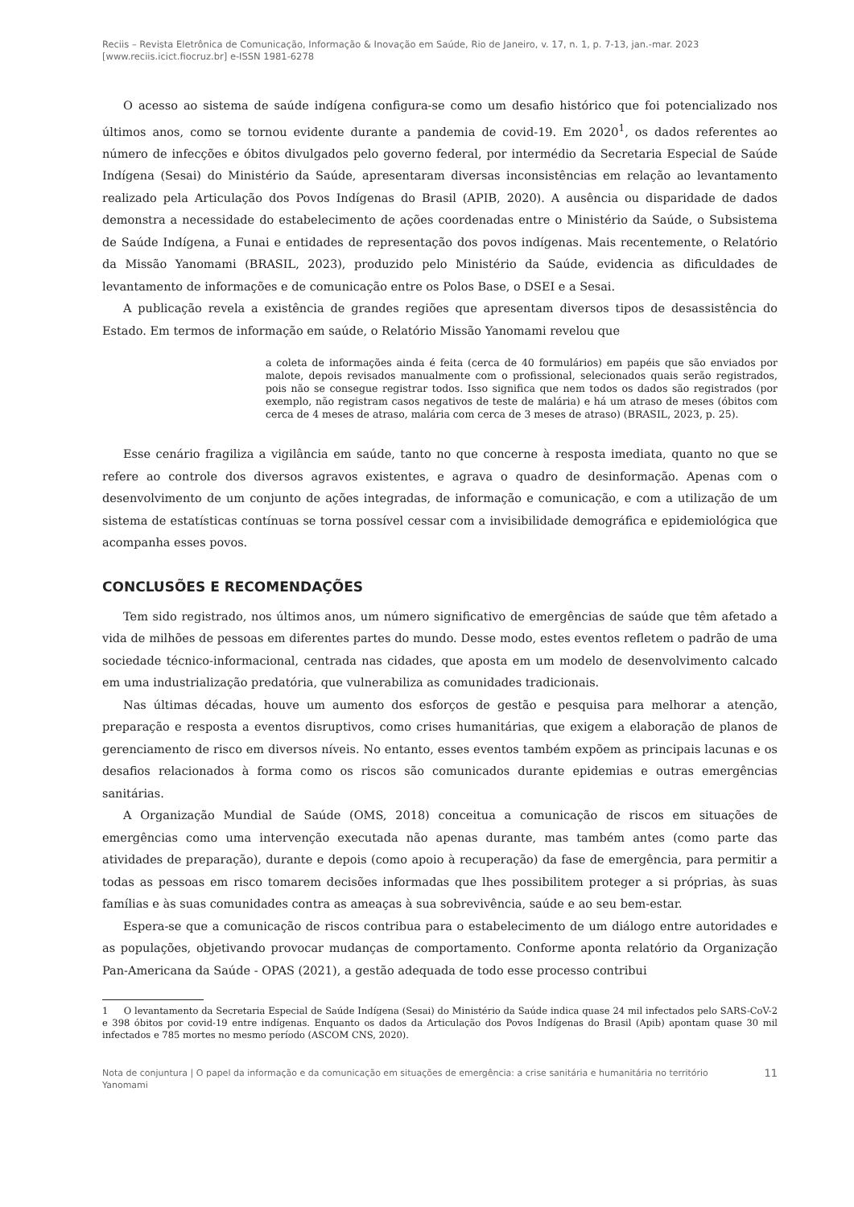Reciis – Revista Eletrônica de Comunicação, Informação & Inovação em Saúde, Rio de Janeiro, v. 17, n. 1, p. 7-13, jan.-mar. 2023
[www.reciis.icict.fiocruz.br] e-ISSN 1981-6278
O acesso ao sistema de saúde indígena configura-se como um desafio histórico que foi potencializado nos últimos anos, como se tornou evidente durante a pandemia de covid-19. Em 2020<sup>1</sup>, os dados referentes ao número de infecções e óbitos divulgados pelo governo federal, por intermédio da Secretaria Especial de Saúde Indígena (Sesai) do Ministério da Saúde, apresentaram diversas inconsistências em relação ao levantamento realizado pela Articulação dos Povos Indígenas do Brasil (APIB, 2020). A ausência ou disparidade de dados demonstra a necessidade do estabelecimento de ações coordenadas entre o Ministério da Saúde, o Subsistema de Saúde Indígena, a Funai e entidades de representação dos povos indígenas. Mais recentemente, o Relatório da Missão Yanomami (BRASIL, 2023), produzido pelo Ministério da Saúde, evidencia as dificuldades de levantamento de informações e de comunicação entre os Polos Base, o DSEI e a Sesai.
A publicação revela a existência de grandes regiões que apresentam diversos tipos de desassistência do Estado. Em termos de informação em saúde, o Relatório Missão Yanomami revelou que
a coleta de informações ainda é feita (cerca de 40 formulários) em papéis que são enviados por malote, depois revisados manualmente com o profissional, selecionados quais serão registrados, pois não se consegue registrar todos. Isso significa que nem todos os dados são registrados (por exemplo, não registram casos negativos de teste de malária) e há um atraso de meses (óbitos com cerca de 4 meses de atraso, malária com cerca de 3 meses de atraso) (BRASIL, 2023, p. 25).
Esse cenário fragiliza a vigilância em saúde, tanto no que concerne à resposta imediata, quanto no que se refere ao controle dos diversos agravos existentes, e agrava o quadro de desinformação. Apenas com o desenvolvimento de um conjunto de ações integradas, de informação e comunicação, e com a utilização de um sistema de estatísticas contínuas se torna possível cessar com a invisibilidade demográfica e epidemiológica que acompanha esses povos.
CONCLUSÕES E RECOMENDAÇÕES
Tem sido registrado, nos últimos anos, um número significativo de emergências de saúde que têm afetado a vida de milhões de pessoas em diferentes partes do mundo. Desse modo, estes eventos refletem o padrão de uma sociedade técnico-informacional, centrada nas cidades, que aposta em um modelo de desenvolvimento calcado em uma industrialização predatória, que vulnerabiliza as comunidades tradicionais.
Nas últimas décadas, houve um aumento dos esforços de gestão e pesquisa para melhorar a atenção, preparação e resposta a eventos disruptivos, como crises humanitárias, que exigem a elaboração de planos de gerenciamento de risco em diversos níveis. No entanto, esses eventos também expõem as principais lacunas e os desafios relacionados à forma como os riscos são comunicados durante epidemias e outras emergências sanitárias.
A Organização Mundial de Saúde (OMS, 2018) conceitua a comunicação de riscos em situações de emergências como uma intervenção executada não apenas durante, mas também antes (como parte das atividades de preparação), durante e depois (como apoio à recuperação) da fase de emergência, para permitir a todas as pessoas em risco tomarem decisões informadas que lhes possibilitem proteger a si próprias, às suas famílias e às suas comunidades contra as ameaças à sua sobrevivência, saúde e ao seu bem-estar.
Espera-se que a comunicação de riscos contribua para o estabelecimento de um diálogo entre autoridades e as populações, objetivando provocar mudanças de comportamento. Conforme aponta relatório da Organização Pan-Americana da Saúde - OPAS (2021), a gestão adequada de todo esse processo contribui
1 O levantamento da Secretaria Especial de Saúde Indígena (Sesai) do Ministério da Saúde indica quase 24 mil infectados pelo SARS-CoV-2 e 398 óbitos por covid-19 entre indígenas. Enquanto os dados da Articulação dos Povos Indígenas do Brasil (Apib) apontam quase 30 mil infectados e 785 mortes no mesmo período (ASCOM CNS, 2020).
Nota de conjuntura | O papel da informação e da comunicação em situações de emergência: a crise sanitária e humanitária no território
Yanomami 11